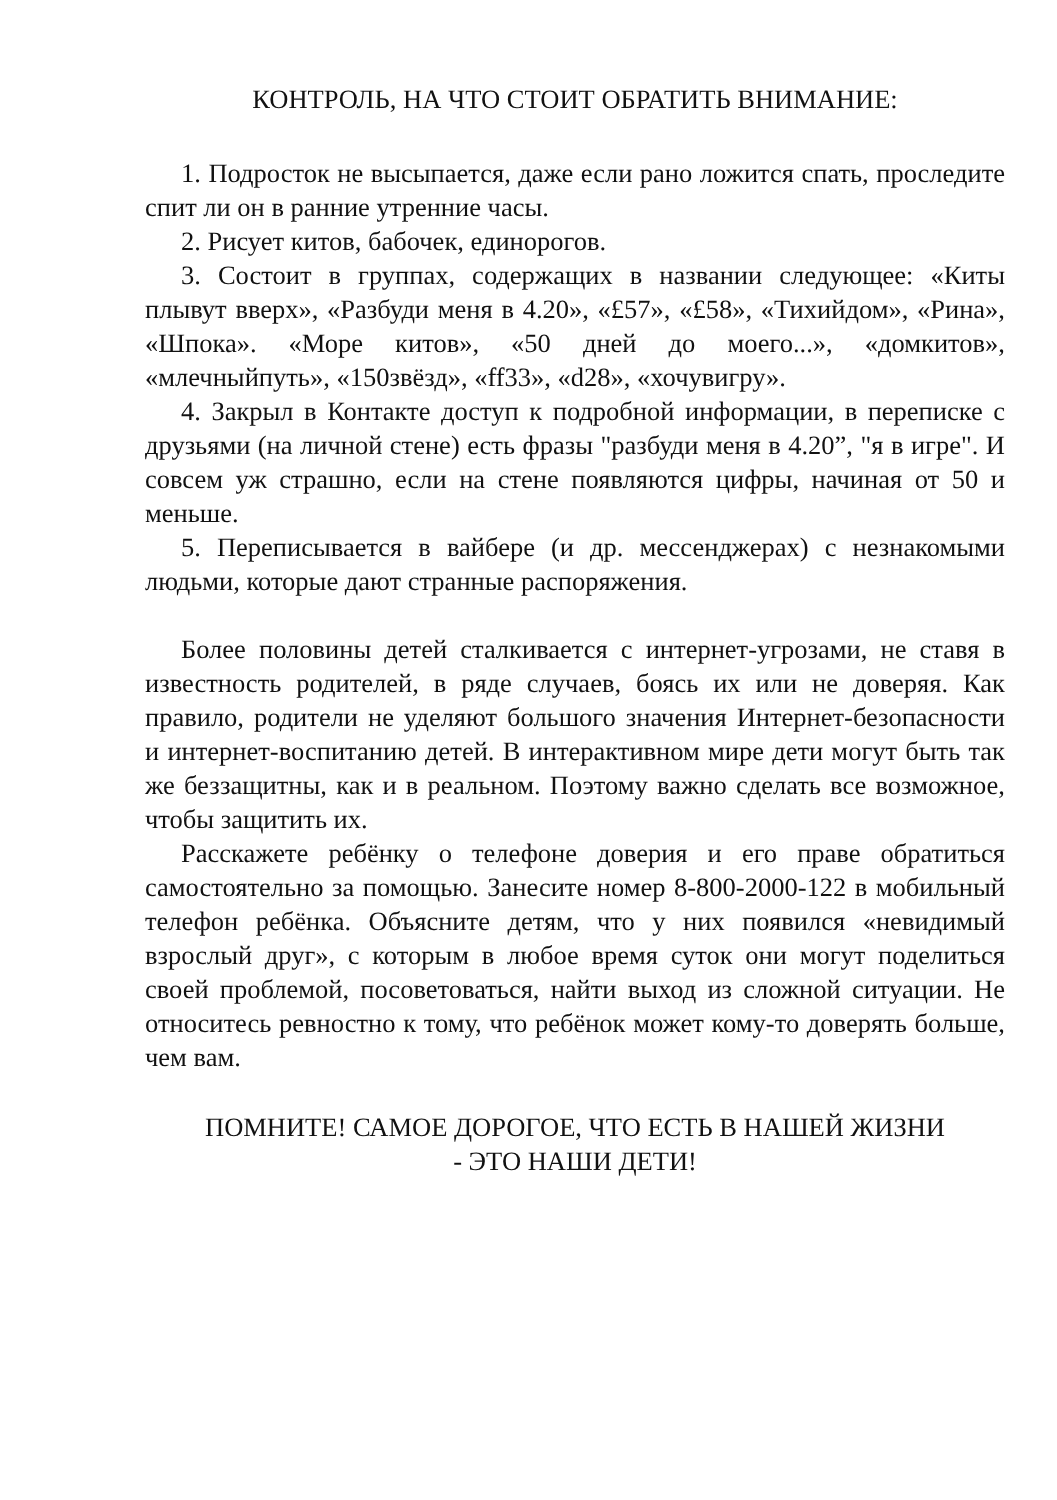КОНТРОЛЬ, НА ЧТО СТОИТ ОБРАТИТЬ ВНИМАНИЕ:
1. Подросток не высыпается, даже если рано ложится спать, проследите спит ли он в ранние утренние часы.
2. Рисует китов, бабочек, единорогов.
3. Состоит в группах, содержащих в названии следующее: «Киты плывут вверх», «Разбуди меня в 4.20», «£57», «£58», «Тихийдом», «Рина», «Шпока». «Море китов», «50 дней до моего...», «домкитов», «млечныйпуть», «150звёзд», «ff33», «d28», «хочувигру».
4. Закрыл в Контакте доступ к подробной информации, в переписке с друзьями (на личной стене) есть фразы "разбуди меня в 4.20”, "я в игре". И совсем уж страшно, если на стене появляются цифры, начиная от 50 и меньше.
5. Переписывается в вайбере (и др. мессенджерах) с незнакомыми людьми, которые дают странные распоряжения.
Более половины детей сталкивается с интернет-угрозами, не ставя в известность родителей, в ряде случаев, боясь их или не доверяя. Как правило, родители не уделяют большого значения Интернет-безопасности и интернет-воспитанию детей. В интерактивном мире дети могут быть так же беззащитны, как и в реальном. Поэтому важно сделать все возможное, чтобы защитить их.
Расскажете ребёнку о телефоне доверия и его праве обратиться самостоятельно за помощью. Занесите номер 8-800-2000-122 в мобильный телефон ребёнка. Объясните детям, что у них появился «невидимый взрослый друг», с которым в любое время суток они могут поделиться своей проблемой, посоветоваться, найти выход из сложной ситуации. Не относитесь ревностно к тому, что ребёнок может кому-то доверять больше, чем вам.
ПОМНИТЕ! САМОЕ ДОРОГОЕ, ЧТО ЕСТЬ В НАШЕЙ ЖИЗНИ
- ЭТО НАШИ ДЕТИ!